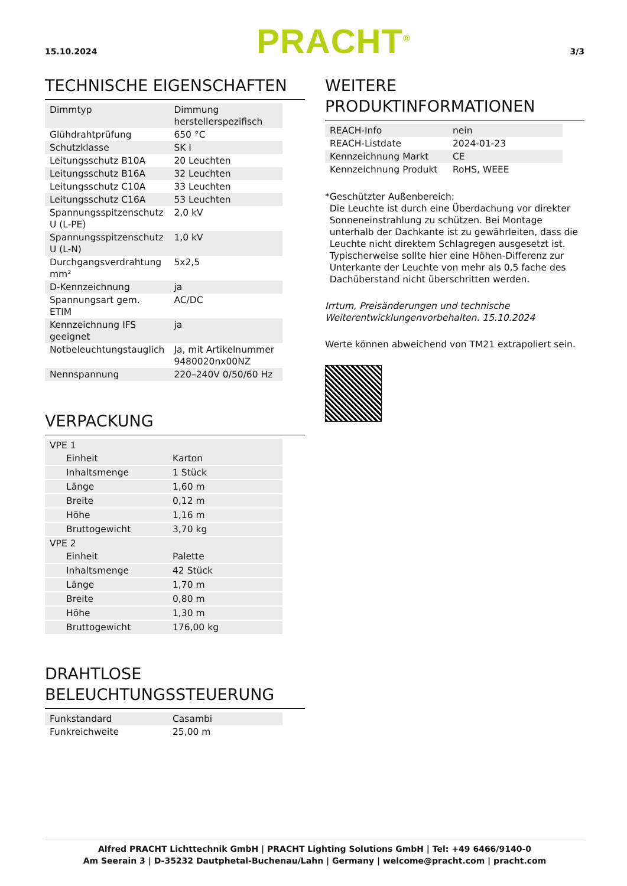15.10.2024
PRACHT<sup>®</sup>
3/3
TECHNISCHE EIGENSCHAFTEN
| Dimmtyp | Dimmung herstellerspezifisch |
| Glühdrahtprüfung | 650 °C |
| Schutzklasse | SK I |
| Leitungsschutz B10A | 20 Leuchten |
| Leitungsschutz B16A | 32 Leuchten |
| Leitungsschutz C10A | 33 Leuchten |
| Leitungsschutz C16A | 53 Leuchten |
| Spannungsspitzenschutz U (L-PE) | 2,0 kV |
| Spannungsspitzenschutz U (L-N) | 1,0 kV |
| Durchgangsverdrahtung mm² | 5x2,5 |
| D-Kennzeichnung | ja |
| Spannungsart gem. ETIM | AC/DC |
| Kennzeichnung IFS geeignet | ja |
| Notbeleuchtungstauglich | Ja, mit Artikelnummer 9480020nx00NZ |
| Nennspannung | 220–240V 0/50/60 Hz |
VERPACKUNG
| VPE 1 | |
| Einheit | Karton |
| Inhaltsmenge | 1 Stück |
| Länge | 1,60 m |
| Breite | 0,12 m |
| Höhe | 1,16 m |
| Bruttogewicht | 3,70 kg |
| VPE 2 | |
| Einheit | Palette |
| Inhaltsmenge | 42 Stück |
| Länge | 1,70 m |
| Breite | 0,80 m |
| Höhe | 1,30 m |
| Bruttogewicht | 176,00 kg |
DRAHTLOSE BELEUCHTUNGSSTEUERUNG
| Funkstandard | Casambi |
| Funkreichweite | 25,00 m |
WEITERE PRODUKTINFORMATIONEN
| REACH-Info | nein |
| REACH-Listdate | 2024-01-23 |
| Kennzeichnung Markt | CE |
| Kennzeichnung Produkt | RoHS, WEEE |
* Geschützter Außenbereich:
Die Leuchte ist durch eine Überdachung vor direkter Sonneneinstrahlung zu schützen. Bei Montage unterhalb der Dachkante ist zu gewährleiten, dass die Leuchte nicht direktem Schlagregen ausgesetzt ist. Typischerweise sollte hier eine Höhen-Differenz zur Unterkante der Leuchte von mehr als 0,5 fache des Dachüberstand nicht überschritten werden.
Irrtum, Preisänderungen und technische Weiterentwicklungenvorbehalten. 15.10.2024
Werte können abweichend von TM21 extrapoliert sein.
Alfred PRACHT Lichttechnik GmbH | PRACHT Lighting Solutions GmbH | Tel: +49 6466/9140-0
Am Seerain 3 | D-35232 Dautphetal-Buchenau/Lahn | Germany | welcome@pracht.com | pracht.com